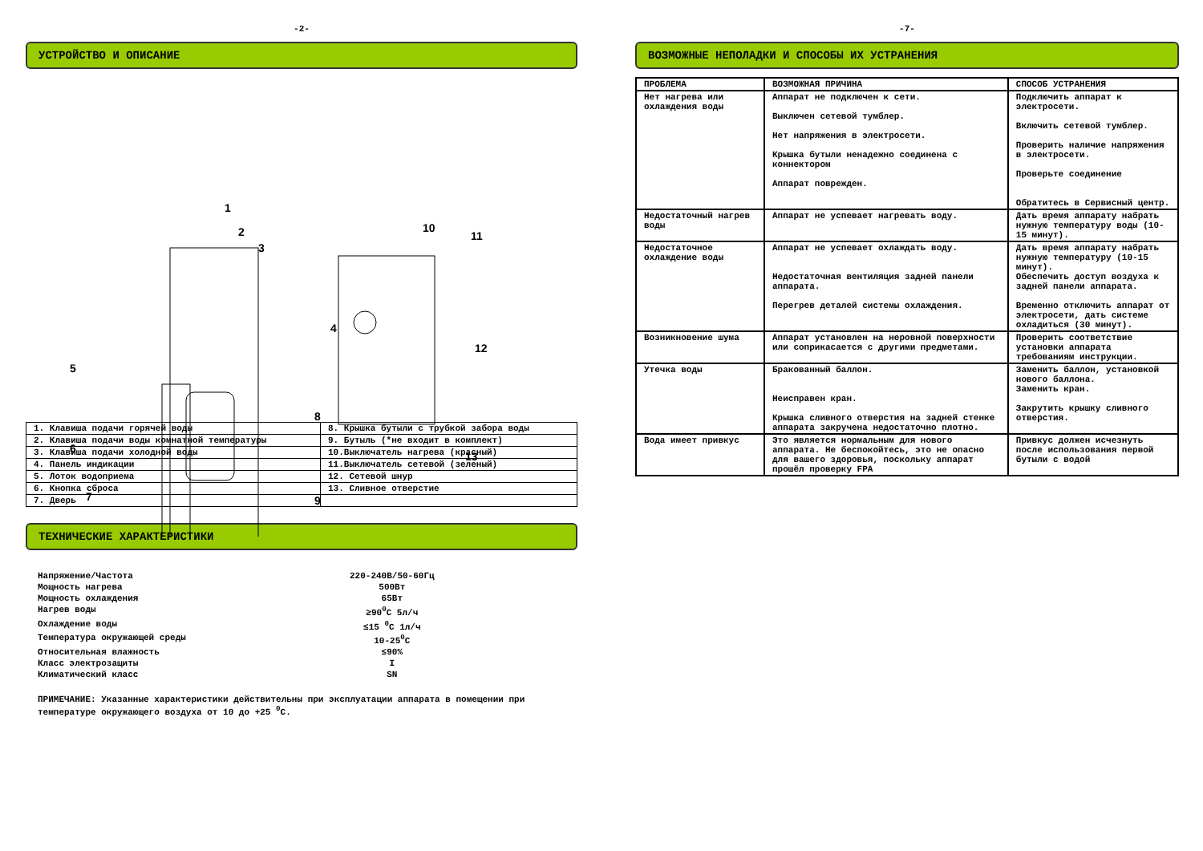-2-
УСТРОЙСТВО И ОПИСАНИЕ
1
2
3
4
5
6
7
8
9
10
11
12
13
| 1. Клавиша подачи горячей воды | 8. Крышка бутыли с трубкой забора воды |
| 2. Клавиша подачи воды комнатной температуры | 9. Бутыль (*не входит в комплект) |
| 3. Клавиша подачи холодной воды | 10.Выключатель нагрева (красный) |
| 4. Панель индикации | 11.Выключатель сетевой (зеленый) |
| 5. Лоток водоприема | 12. Сетевой шнур |
| 6. Кнопка сброса | 13. Сливное отверстие |
| 7. Дверь | |
ТЕХНИЧЕСКИЕ ХАРАКТЕРИСТИКИ
| Напряжение/Частота | 220-240В/50-60Гц |
| Мощность нагрева | 500Вт |
| Мощность охлаждения | 65Вт |
| Нагрев воды | ≥90<sup>0</sup>С 5л/ч |
| Охлаждение воды | ≤15 <sup>0</sup>С 1л/ч |
| Температура окружающей среды | 10-25<sup>0</sup>С |
| Относительная влажность | ≤90% |
| Класс электрозащиты | I |
| Климатический класс | SN |
ПРИМЕЧАНИЕ: Указанные характеристики действительны при эксплуатации аппарата в помещении при температуре окружающего воздуха от 10 до +25 <sup>0</sup>С.
-7-
ВОЗМОЖНЫЕ НЕПОЛАДКИ И СПОСОБЫ ИХ УСТРАНЕНИЯ
| ПРОБЛЕМА | ВОЗМОЖНАЯ ПРИЧИНА | СПОСОБ УСТРАНЕНИЯ |
| --- | --- | --- |
| Нет нагрева или охлаждения воды | Аппарат не подключен к сети. Выключен сетевой тумблер. Нет напряжения в электросети. Крышка бутыли ненадежно соединена с коннектором Аппарат поврежден. | Подключить аппарат к электросети. Включить сетевой тумблер. Проверить наличие напряжения в электросети. Проверьте соединение Обратитесь в Сервисный центр. |
| Недостаточный нагрев воды | Аппарат не успевает нагревать воду. | Дать время аппарату набрать нужную температуру воды (10-15 минут). |
| Недостаточное охлаждение воды | Аппарат не успевает охлаждать воду. Недостаточная вентиляция задней панели аппарата. Перегрев деталей системы охлаждения. | Дать время аппарату набрать нужную температуру (10-15 минут). Обеспечить доступ воздуха к задней панели аппарата. Временно отключить аппарат от электросети, дать системе охладиться (30 минут). |
| Возникновение шума | Аппарат установлен на неровной поверхности или соприкасается с другими предметами. | Проверить соответствие установки аппарата требованиям инструкции. |
| Утечка воды | Бракованный баллон. Неисправен кран. Крышка сливного отверстия на задней стенке аппарата закручена недостаточно плотно. | Заменить баллон, установкой нового баллона. Заменить кран. Закрутить крышку сливного отверстия. |
| Вода имеет привкус | Это является нормальным для нового аппарата. Не беспокойтесь, это не опасно для вашего здоровья, поскольку аппарат прошёл проверку FPA | Привкус должен исчезнуть после использования первой бутыли с водой |